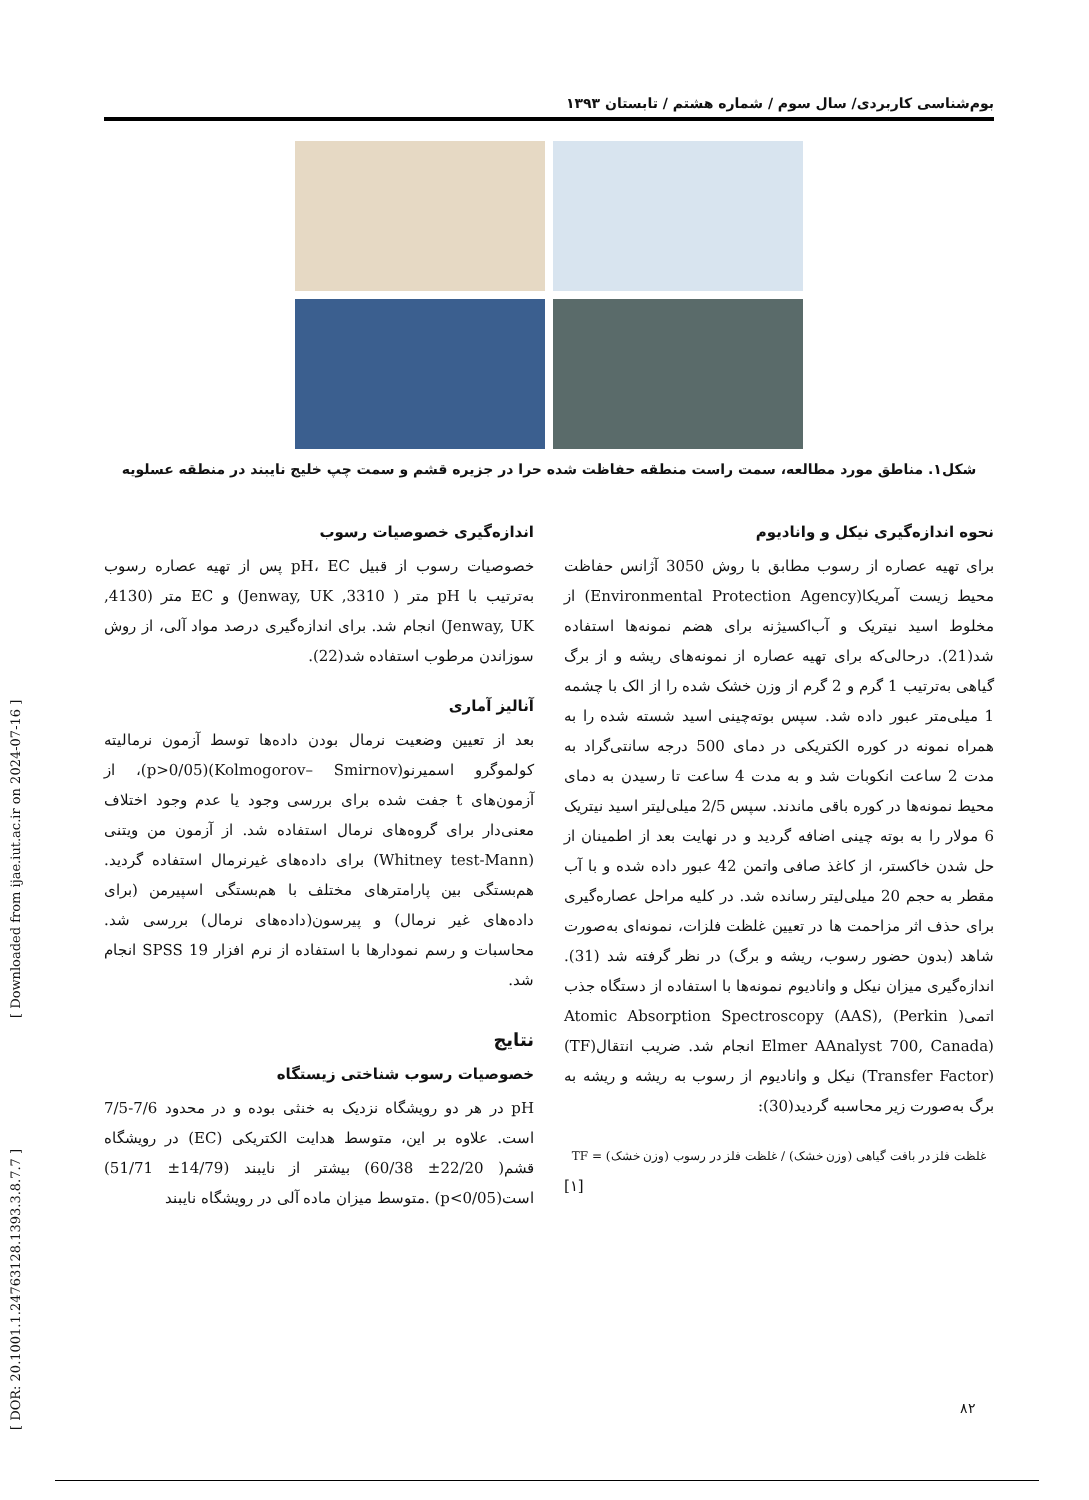[ DOR: 20.1001.1.24763128.1393.3.8.7.7 ] [ Downloaded from ijae.iut.ac.ir on 2024-07-16 ]
بوم‌شناسی کاربردی/ سال سوم / شماره هشتم / تابستان ۱۳۹۳
شکل۱. مناطق مورد مطالعه، سمت راست منطقه حفاظت شده حرا در جزیره قشم و سمت چپ خلیج نایبند در منطقه عسلویه
نحوه اندازه‌گیری نیکل و وانادیوم
برای تهیه عصاره از رسوب مطابق با روش 3050 آژانس حفاظت محیط زیست آمریکا(Environmental Protection Agency) از مخلوط اسید نیتریک و آب‌اکسیژنه برای هضم نمونه‌ها استفاده شد(21). درحالی‌که برای تهیه عصاره از نمونه‌های ریشه و از برگ گیاهی به‌ترتیب 1 گرم و 2 گرم از وزن خشک شده را از الک با چشمه 1 میلی‌متر عبور داده شد. سپس بوته‌چینی اسید شسته شده را به همراه نمونه در کوره الکتریکی در دمای 500 درجه سانتی‌گراد به مدت 2 ساعت انکوبات شد و به مدت 4 ساعت تا رسیدن به دمای محیط نمونه‌ها در کوره باقی ماندند. سپس 2/5 میلی‌لیتر اسید نیتریک 6 مولار را به بوته چینی اضافه گردید و در نهایت بعد از اطمینان از حل شدن خاکستر، از کاغذ صافی واتمن 42 عبور داده شده و با آب مقطر به حجم 20 میلی‌لیتر رسانده شد. در کلیه مراحل عصاره‌گیری برای حذف اثر مزاحمت ها در تعیین غلظت فلزات، نمونه‌ای به‌صورت شاهد (بدون حضور رسوب، ریشه و برگ) در نظر گرفته شد (31). اندازه‌گیری میزان نیکل و وانادیوم نمونه‌ها با استفاده از دستگاه جذب اتمی( Atomic Absorption Spectroscopy (AAS), (Perkin Elmer AAnalyst 700, Canada) انجام شد. ضریب انتقال(TF)(Transfer Factor) نیکل و وانادیوم از رسوب به ریشه و ریشه به برگ به‌صورت زیر محاسبه گردید(30):
TF = غلظت فلز در بافت گیاهی (وزن خشک) / غلظت فلز در رسوب (وزن خشک)
[۱]
اندازه‌گیری خصوصیات رسوب
خصوصیات رسوب از قبیل pH، EC پس از تهیه عصاره رسوب به‌ترتیب با pH متر ( 3310, Jenway, UK) و EC متر (4130, Jenway, UK) انجام شد. برای اندازه‌گیری درصد مواد آلی، از روش سوزاندن مرطوب استفاده شد(22).
آنالیز آماری
بعد از تعیین وضعیت نرمال بودن داده‌ها توسط آزمون نرمالیته کولموگرو اسمیرنو(Kolmogorov– Smirnov)(p>0/05)، از آزمون‌های t جفت شده برای بررسی وجود یا عدم وجود اختلاف معنی‌دار برای گروه‌های نرمال استفاده شد. از آزمون من ویتنی (Whitney test-Mann) برای داده‌های غیرنرمال استفاده گردید. هم‌بستگی بین پارامترهای مختلف با هم‌بستگی اسپیرمن (برای داده‌های غیر نرمال) و پیرسون(داده‌های نرمال) بررسی شد. محاسبات و رسم نمودارها با استفاده از نرم افزار SPSS 19 انجام شد.
نتایج
خصوصیات رسوب شناختی زیستگاه
pH در هر دو رویشگاه نزدیک به خنثی بوده و در محدود 7/6-7/5 است. علاوه بر این، متوسط هدایت الکتریکی (EC) در رویشگاه قشم( 22/20± 60/38) بیشتر از نایبند (14/79± 51/71) است(p<0/05) .متوسط میزان ماده آلی در رویشگاه نایبند
۸۲